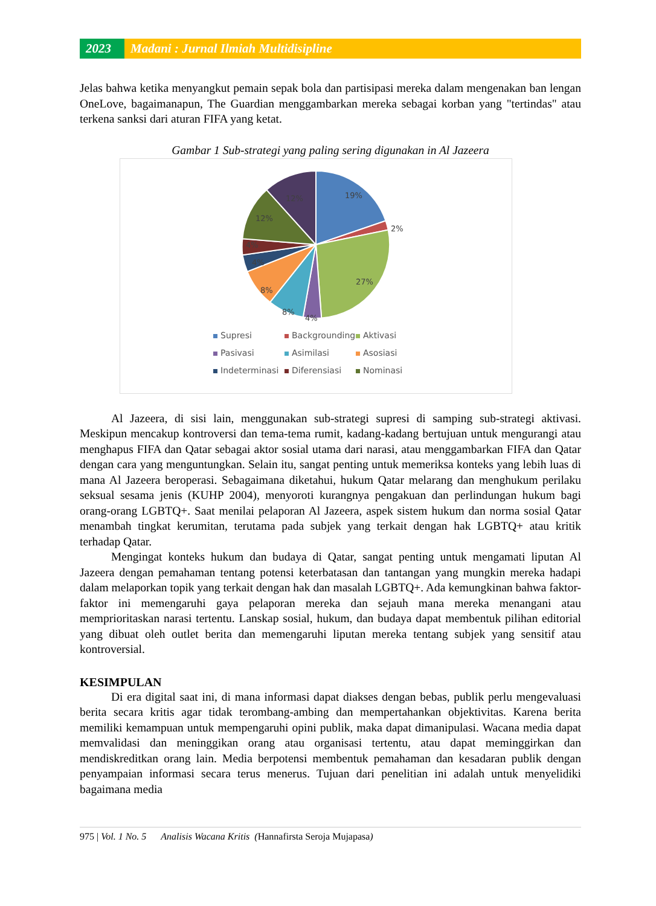2023 Madani : Jurnal Ilmiah Multidisipline
Jelas bahwa ketika menyangkut pemain sepak bola dan partisipasi mereka dalam mengenakan ban lengan OneLove, bagaimanapun, The Guardian menggambarkan mereka sebagai korban yang "tertindas" atau terkena sanksi dari aturan FIFA yang ketat.
Gambar 1 Sub-strategi yang paling sering digunakan in Al Jazeera
19%
2%
27%
4%
8%
8%
4%
4%
12%
12%
Supresi Backgrounding Aktivasi Pasivasi Asimilasi Asosiasi Indeterminasi Diferensiasi Nominasi
Al Jazeera, di sisi lain, menggunakan sub-strategi supresi di samping sub-strategi aktivasi. Meskipun mencakup kontroversi dan tema-tema rumit, kadang-kadang bertujuan untuk mengurangi atau menghapus FIFA dan Qatar sebagai aktor sosial utama dari narasi, atau menggambarkan FIFA dan Qatar dengan cara yang menguntungkan. Selain itu, sangat penting untuk memeriksa konteks yang lebih luas di mana Al Jazeera beroperasi. Sebagaimana diketahui, hukum Qatar melarang dan menghukum perilaku seksual sesama jenis (KUHP 2004), menyoroti kurangnya pengakuan dan perlindungan hukum bagi orang-orang LGBTQ+. Saat menilai pelaporan Al Jazeera, aspek sistem hukum dan norma sosial Qatar menambah tingkat kerumitan, terutama pada subjek yang terkait dengan hak LGBTQ+ atau kritik terhadap Qatar.
Mengingat konteks hukum dan budaya di Qatar, sangat penting untuk mengamati liputan Al Jazeera dengan pemahaman tentang potensi keterbatasan dan tantangan yang mungkin mereka hadapi dalam melaporkan topik yang terkait dengan hak dan masalah LGBTQ+. Ada kemungkinan bahwa faktor-faktor ini memengaruhi gaya pelaporan mereka dan sejauh mana mereka menangani atau memprioritaskan narasi tertentu. Lanskap sosial, hukum, dan budaya dapat membentuk pilihan editorial yang dibuat oleh outlet berita dan memengaruhi liputan mereka tentang subjek yang sensitif atau kontroversial.
KESIMPULAN
Di era digital saat ini, di mana informasi dapat diakses dengan bebas, publik perlu mengevaluasi berita secara kritis agar tidak terombang-ambing dan mempertahankan objektivitas. Karena berita memiliki kemampuan untuk mempengaruhi opini publik, maka dapat dimanipulasi. Wacana media dapat memvalidasi dan meninggikan orang atau organisasi tertentu, atau dapat meminggirkan dan mendiskreditkan orang lain. Media berpotensi membentuk pemahaman dan kesadaran publik dengan penyampaian informasi secara terus menerus. Tujuan dari penelitian ini adalah untuk menyelidiki bagaimana media
975 | Vol. 1 No. 5 Analisis Wacana Kritis (Hannafirsta Seroja Mujapasa)